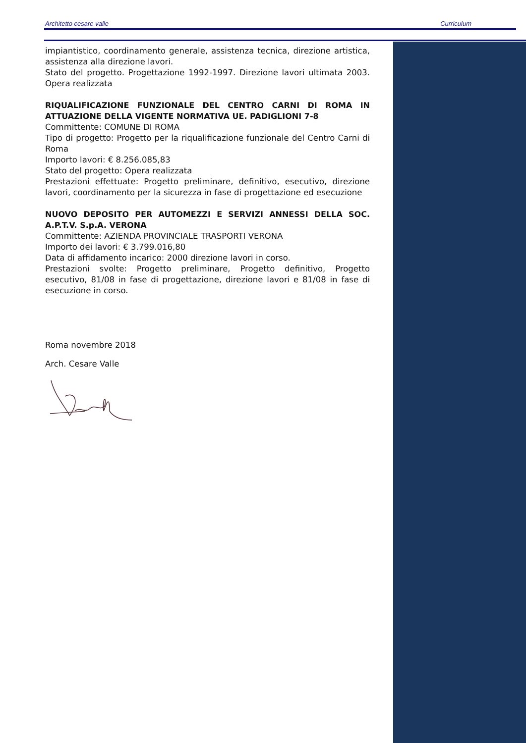Architetto cesare valle Curriculum
impiantistico, coordinamento generale, assistenza tecnica, direzione artistica, assistenza alla direzione lavori.
Stato del progetto. Progettazione 1992-1997. Direzione lavori ultimata 2003. Opera realizzata
RIQUALIFICAZIONE FUNZIONALE DEL CENTRO CARNI DI ROMA IN ATTUAZIONE DELLA VIGENTE NORMATIVA UE. PADIGLIONI 7-8
Committente: COMUNE DI ROMA
Tipo di progetto: Progetto per la riqualificazione funzionale del Centro Carni di Roma
Importo lavori: € 8.256.085,83
Stato del progetto: Opera realizzata
Prestazioni effettuate: Progetto preliminare, definitivo, esecutivo, direzione lavori, coordinamento per la sicurezza in fase di progettazione ed esecuzione
NUOVO DEPOSITO PER AUTOMEZZI E SERVIZI ANNESSI DELLA SOC. A.P.T.V. S.p.A. VERONA
Committente: AZIENDA PROVINCIALE TRASPORTI VERONA
Importo dei lavori: € 3.799.016,80
Data di affidamento incarico: 2000 direzione lavori in corso.
Prestazioni svolte: Progetto preliminare, Progetto definitivo, Progetto esecutivo, 81/08 in fase di progettazione, direzione lavori e 81/08 in fase di esecuzione in corso.
Roma novembre 2018
Arch. Cesare Valle